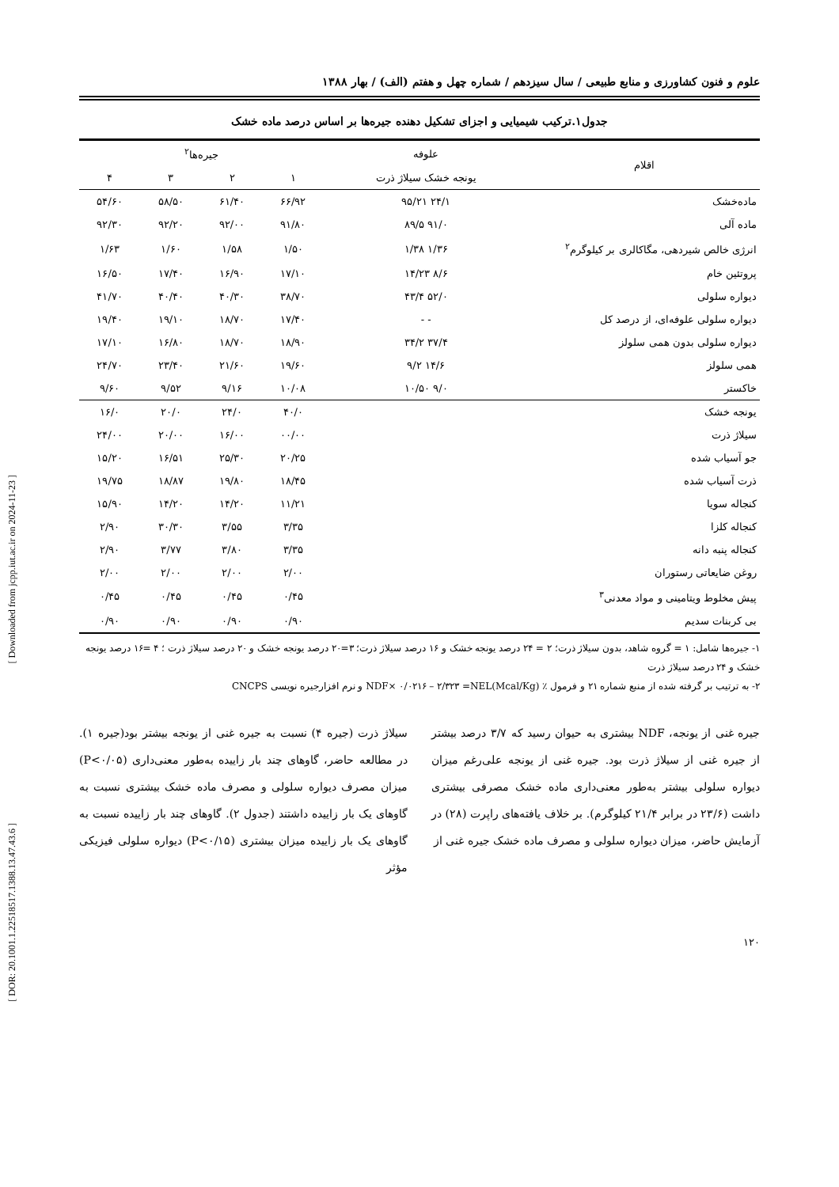علوم و فنون کشاورزی و منابع طبیعی / سال سیزدهم / شماره چهل و هفتم (الف) / بهار ۱۳۸۸
جدول۱.ترکیب شیمیایی و اجزای تشکیل دهنده جیره‌ها بر اساس درصد ماده خشک
| اقلام | علوفه | جیره‌ها<sup>۲</sup> | | | |
| --- | --- | --- | --- | --- | --- |
| | یونجه خشک سیلاژ ذرت | ۱ | ۲ | ۳ | ۴ |
| ماده‌خشک | ۲۴/۱ ۹۵/۲۱ | ۶۶/۹۲ | ۶۱/۴۰ | ۵۸/۵۰ | ۵۴/۶۰ |
| ماده آلی | ۹۱/۰ ۸۹/۵ | ۹۱/۸۰ | ۹۲/۰۰ | ۹۲/۲۰ | ۹۲/۳۰ |
| انرژی خالص شیردهی، مگاکالری بر کیلوگرم<sup>۲</sup> | ۱/۳۶ ۱/۳۸ | ۱/۵۰ | ۱/۵۸ | ۱/۶۰ | ۱/۶۳ |
| پروتئین خام | ۸/۶ ۱۴/۲۳ | ۱۷/۱۰ | ۱۶/۹۰ | ۱۷/۴۰ | ۱۶/۵۰ |
| دیواره سلولی | ۵۲/۰ ۴۳/۴ | ۳۸/۷۰ | ۴۰/۳۰ | ۴۰/۴۰ | ۴۱/۷۰ |
| دیواره سلولی علوفه‌ای، از درصد کل | - - | ۱۷/۴۰ | ۱۸/۷۰ | ۱۹/۱۰ | ۱۹/۴۰ |
| دیواره سلولی بدون همی سلولز | ۳۷/۴ ۳۴/۲ | ۱۸/۹۰ | ۱۸/۷۰ | ۱۶/۸۰ | ۱۷/۱۰ |
| همی سلولز | ۱۴/۶ ۹/۲ | ۱۹/۶۰ | ۲۱/۶۰ | ۲۳/۴۰ | ۲۴/۷۰ |
| خاکستر | ۹/۰ ۱۰/۵۰ | ۱۰/۰۸ | ۹/۱۶ | ۹/۵۲ | ۹/۶۰ |
| یونجه خشک | | ۴۰/۰ | ۲۴/۰ | ۲۰/۰ | ۱۶/۰ |
| سیلاژ ذرت | | ۰۰/۰۰ | ۱۶/۰۰ | ۲۰/۰۰ | ۲۴/۰۰ |
| جو آسیاب شده | | ۲۰/۲۵ | ۲۵/۳۰ | ۱۶/۵۱ | ۱۵/۲۰ |
| ذرت آسیاب شده | | ۱۸/۴۵ | ۱۹/۸۰ | ۱۸/۸۷ | ۱۹/۷۵ |
| کنجاله سویا | | ۱۱/۲۱ | ۱۴/۲۰ | ۱۴/۲۰ | ۱۵/۹۰ |
| کنجاله کلزا | | ۳/۳۵ | ۳/۵۵ | ۳۰/۳۰ | ۲/۹۰ |
| کنجاله پنبه دانه | | ۳/۳۵ | ۳/۸۰ | ۳/۷۷ | ۲/۹۰ |
| روغن ضایعاتی رستوران | | ۲/۰۰ | ۲/۰۰ | ۲/۰۰ | ۲/۰۰ |
| پیش مخلوط ویتامینی و مواد معدنی<sup>۳</sup> | | ۰/۴۵ | ۰/۴۵ | ۰/۴۵ | ۰/۴۵ |
| بی کربنات سدیم | | ۰/۹۰ | ۰/۹۰ | ۰/۹۰ | ۰/۹۰ |
۱- جیره‌ها شامل: ۱ = گروه شاهد، بدون سیلاژ ذرت؛ ۲ = ۲۴ درصد یونجه خشک و ۱۶ درصد سیلاژ ذرت؛ ۳=۲۰ درصد یونجه خشک و ۲۰ درصد سیلاژ ذرت ؛ ۴ =۱۶ درصد یونجه خشک و ۲۴ درصد سیلاژ ذرت
۲- به ترتیب بر گرفته شده از منبع شماره ۲۱ و فرمول ٪ NDF× ۰/۰۲۱۶ – ۲/۳۲۳ =NEL(Mcal/Kg) و نرم افزارجیره نویسی CNCPS
جیره غنی از یونجه، NDF بیشتری به حیوان رسید که ۳/۷ درصد بیشتر از جیره غنی از سیلاژ ذرت بود. جیره غنی از یونجه علی‌رغم میزان دیواره سلولی بیشتر به‌طور معنی‌داری ماده خشک مصرفی بیشتری داشت (۲۳/۶ در برابر ۲۱/۴ کیلوگرم). بر خلاف یافته‌های راپرت (۲۸) در آزمایش حاضر، میزان دیواره سلولی و مصرف ماده خشک جیره غنی از
سیلاژ ذرت (جیره ۴) نسبت به جیره غنی از یونجه بیشتر بود(جیره ۱). در مطالعه حاضر، گاوهای چند بار زاییده به‌طور معنی‌داری (P<۰/۰۵) میزان مصرف دیواره سلولی و مصرف ماده خشک بیشتری نسبت به گاوهای یک بار زاییده داشتند (جدول ۲). گاوهای چند بار زاییده نسبت به گاوهای یک بار زاییده میزان بیشتری (P<۰/۱۵) دیواره سلولی فیزیکی مؤثر
۱۲۰
[ Downloaded from jcpp.iut.ac.ir on 2024-11-23 ]
[ DOR: 20.1001.1.22518517.1388.13.47.43.6 ]